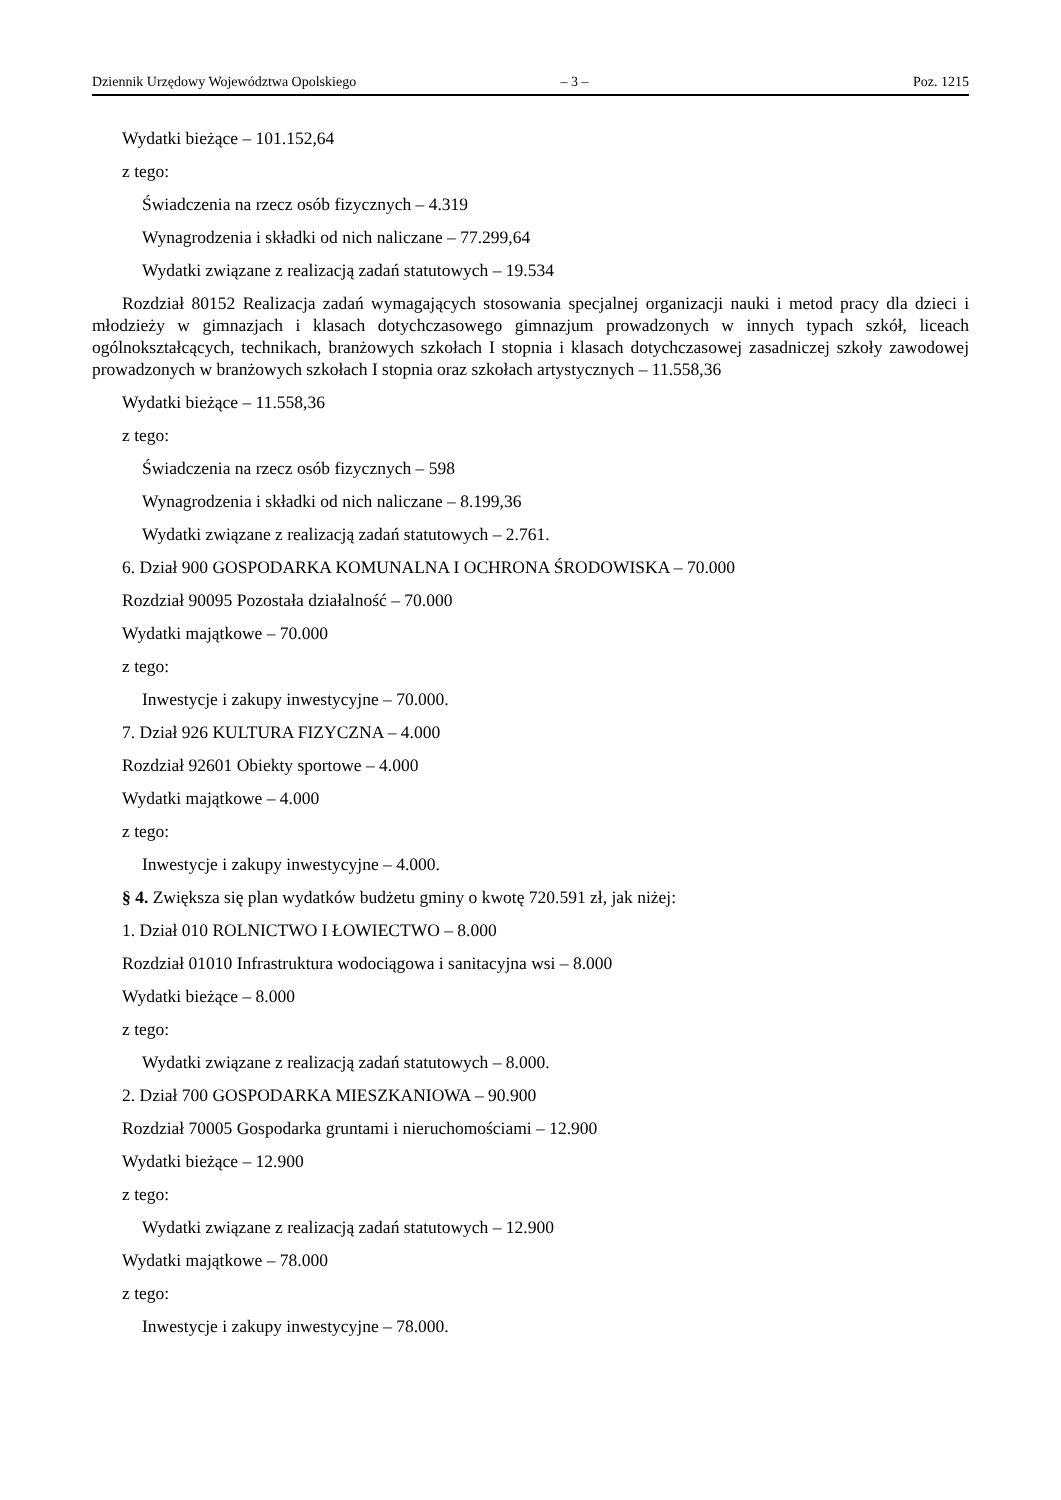Dziennik Urzędowy Województwa Opolskiego – 3 – Poz. 1215
Wydatki bieżące – 101.152,64
z tego:
Świadczenia na rzecz osób fizycznych – 4.319
Wynagrodzenia i składki od nich naliczane – 77.299,64
Wydatki związane z realizacją zadań statutowych – 19.534
Rozdział 80152 Realizacja zadań wymagających stosowania specjalnej organizacji nauki i metod pracy dla dzieci i młodzieży w gimnazjach i klasach dotychczasowego gimnazjum prowadzonych w innych typach szkół, liceach ogólnokształcących, technikach, branżowych szkołach I stopnia i klasach dotychczasowej zasadniczej szkoły zawodowej prowadzonych w branżowych szkołach I stopnia oraz szkołach artystycznych – 11.558,36
Wydatki bieżące – 11.558,36
z tego:
Świadczenia na rzecz osób fizycznych – 598
Wynagrodzenia i składki od nich naliczane – 8.199,36
Wydatki związane z realizacją zadań statutowych – 2.761.
6. Dział 900 GOSPODARKA KOMUNALNA I OCHRONA ŚRODOWISKA – 70.000
Rozdział 90095 Pozostała działalność – 70.000
Wydatki majątkowe – 70.000
z tego:
Inwestycje i zakupy inwestycyjne – 70.000.
7. Dział 926 KULTURA FIZYCZNA – 4.000
Rozdział 92601 Obiekty sportowe – 4.000
Wydatki majątkowe – 4.000
z tego:
Inwestycje i zakupy inwestycyjne – 4.000.
§ 4. Zwiększa się plan wydatków budżetu gminy o kwotę 720.591 zł, jak niżej:
1. Dział 010 ROLNICTWO I ŁOWIECTWO – 8.000
Rozdział 01010 Infrastruktura wodociągowa i sanitacyjna wsi – 8.000
Wydatki bieżące – 8.000
z tego:
Wydatki związane z realizacją zadań statutowych – 8.000.
2. Dział 700 GOSPODARKA MIESZKANIOWA – 90.900
Rozdział 70005 Gospodarka gruntami i nieruchomościami – 12.900
Wydatki bieżące – 12.900
z tego:
Wydatki związane z realizacją zadań statutowych – 12.900
Wydatki majątkowe – 78.000
z tego:
Inwestycje i zakupy inwestycyjne – 78.000.